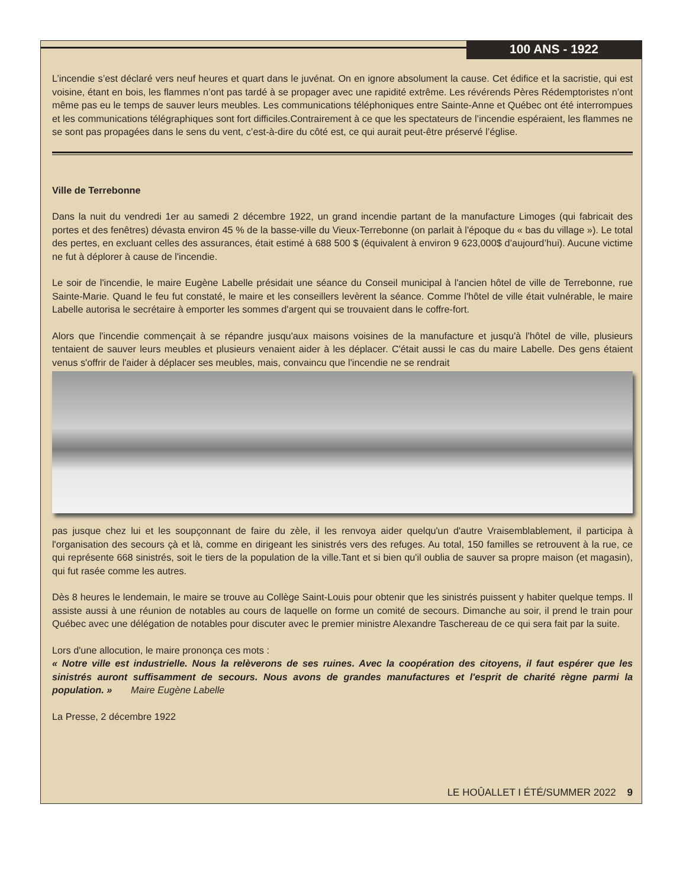100 ANS - 1922
L’incendie s’est déclaré vers neuf heures et quart dans le juvénat. On en ignore absolument la cause. Cet édifice et la sacristie, qui est voisine, étant en bois, les flammes n’ont pas tardé à se propager avec une rapidité extrême. Les révérends Pères Rédemptoristes n’ont même pas eu le temps de sauver leurs meubles. Les communications téléphoniques entre Sainte-Anne et Québec ont été interrompues et les communications télégraphiques sont fort difficiles.Contrairement à ce que les spectateurs de l’incendie espéraient, les flammes ne se sont pas propagées dans le sens du vent, c’est-à-dire du côté est, ce qui aurait peut-être préservé l’église.
Ville de Terrebonne
Dans la nuit du vendredi 1er au samedi 2 décembre 1922, un grand incendie partant de la manufacture Limoges (qui fabricait des portes et des fenêtres) dévasta environ 45 % de la basse-ville du Vieux-Terrebonne (on parlait à l'époque du « bas du village »). Le total des pertes, en excluant celles des assurances, était estimé à 688 500 $ (équivalent à environ 9 623,000$ d’aujourd’hui). Aucune victime ne fut à déplorer à cause de l'incendie.
Le soir de l'incendie, le maire Eugène Labelle présidait une séance du Conseil municipal à l'ancien hôtel de ville de Terrebonne, rue Sainte-Marie. Quand le feu fut constaté, le maire et les conseillers levèrent la séance. Comme l'hôtel de ville était vulnérable, le maire Labelle autorisa le secrétaire à emporter les sommes d'argent qui se trouvaient dans le coffre-fort.
Alors que l'incendie commençait à se répandre jusqu'aux maisons voisines de la manufacture et jusqu'à l'hôtel de ville, plusieurs tentaient de sauver leurs meubles et plusieurs venaient aider à les déplacer. C'était aussi le cas du maire Labelle. Des gens étaient venus s'offrir de l'aider à déplacer ses meubles, mais, convaincu que l'incendie ne se rendrait
pas jusque chez lui et les soupçonnant de faire du zèle, il les renvoya aider quelqu'un d'autre Vraisemblablement, il participa à l'organisation des secours çà et là, comme en dirigeant les sinistrés vers des refuges. Au total, 150 familles se retrouvent à la rue, ce qui représente 668 sinistrés, soit le tiers de la population de la ville.Tant et si bien qu'il oublia de sauver sa propre maison (et magasin), qui fut rasée comme les autres.
Dès 8 heures le lendemain, le maire se trouve au Collège Saint-Louis pour obtenir que les sinistrés puissent y habiter quelque temps. Il assiste aussi à une réunion de notables au cours de laquelle on forme un comité de secours. Dimanche au soir, il prend le train pour Québec avec une délégation de notables pour discuter avec le premier ministre Alexandre Taschereau de ce qui sera fait par la suite.
Lors d'une allocution, le maire prononça ces mots :
« Notre ville est industrielle. Nous la relèverons de ses ruines. Avec la coopération des citoyens, il faut espérer que les sinistrés auront suffisamment de secours. Nous avons de grandes manufactures et l'esprit de charité règne parmi la population. » Maire Eugène Labelle
La Presse, 2 décembre 1922
LE HOÛALLET I ÉTÉ/SUMMER 2022 9